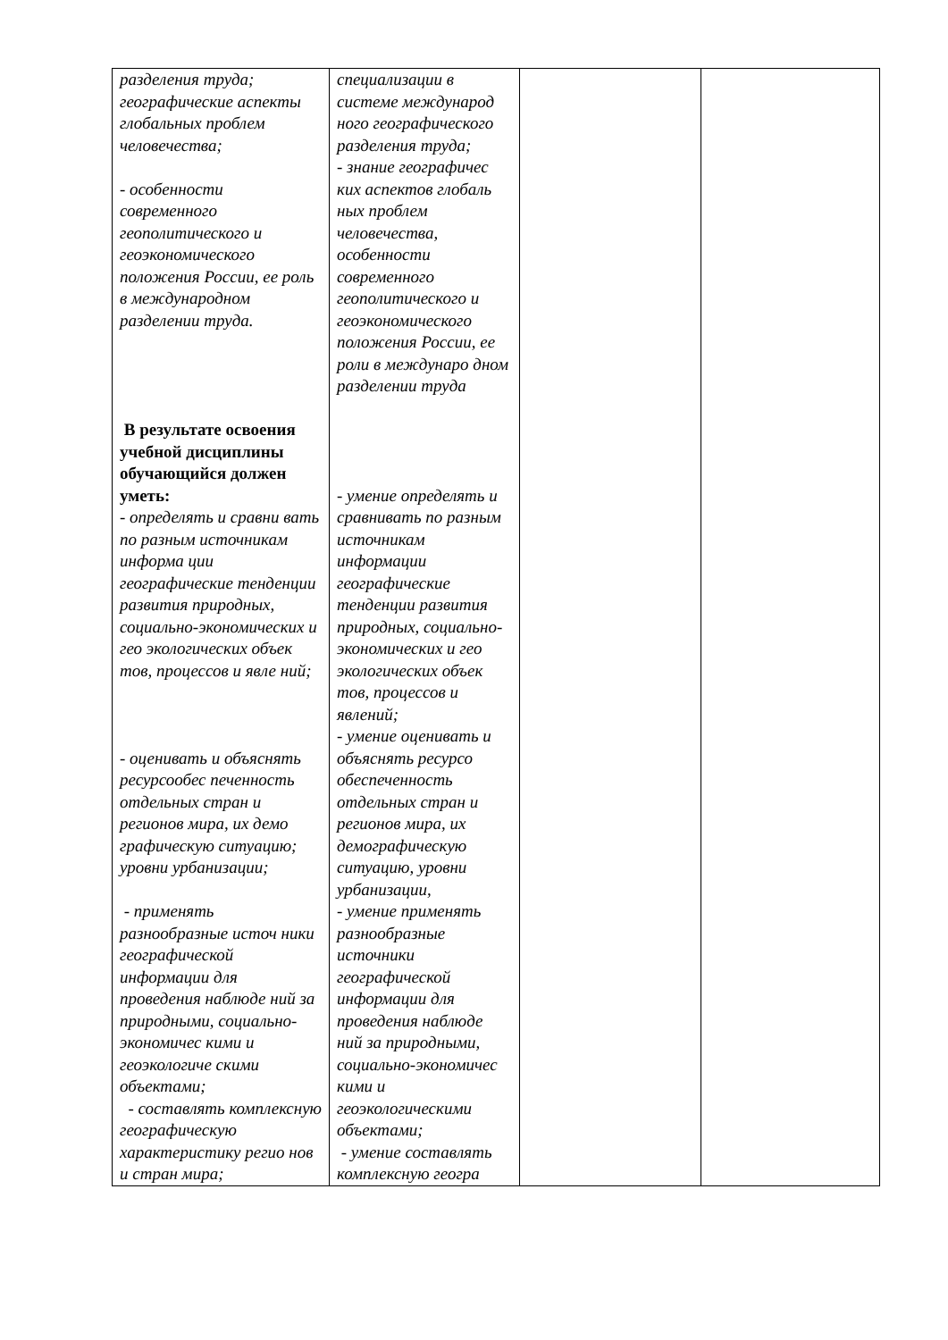| разделения труда; географические аспекты глобальных проблем человечества; - особенности современного геополитического и геоэкономического положения России, ее роль в международном разделении труда. В результате освоения учебной дисциплины обучающийся должен уметь: - определять и сравни вать по разным источникам информа ции географические тенденции развития природных, социально-экономических и гео экологических объек тов, процессов и явле ний; - оценивать и объяснять ресурсообес печенность отдельных стран и регионов мира, их демо графическую ситуацию; уровни урбанизации; - применять разнообразные источ ники географической информации для проведения наблюде ний за природными, социально-экономичес кими и геоэкологиче скими объектами; - составлять комплексную географическую характеристику регио нов и стран мира; | специализации в системе международ ного географического разделения труда; - знание географичес ких аспектов глобаль ных проблем человечества, особенности современного геополитического и геоэкономического положения России, ее роли в междунаро дном разделении труда - умение определять и сравнивать по разным источникам информации географические тенденции развития природных, социально-экономических и гео экологических объек тов, процессов и явлений; - умение оценивать и объяснять ресурсо обеспеченность отдельных стран и регионов мира, их демографическую ситуацию, уровни урбанизации, - умение применять разнообразные источники географической информации для проведения наблюде ний за природными, социально-экономичес кими и геоэкологическими объектами; - умение составлять комплексную геогра | | |